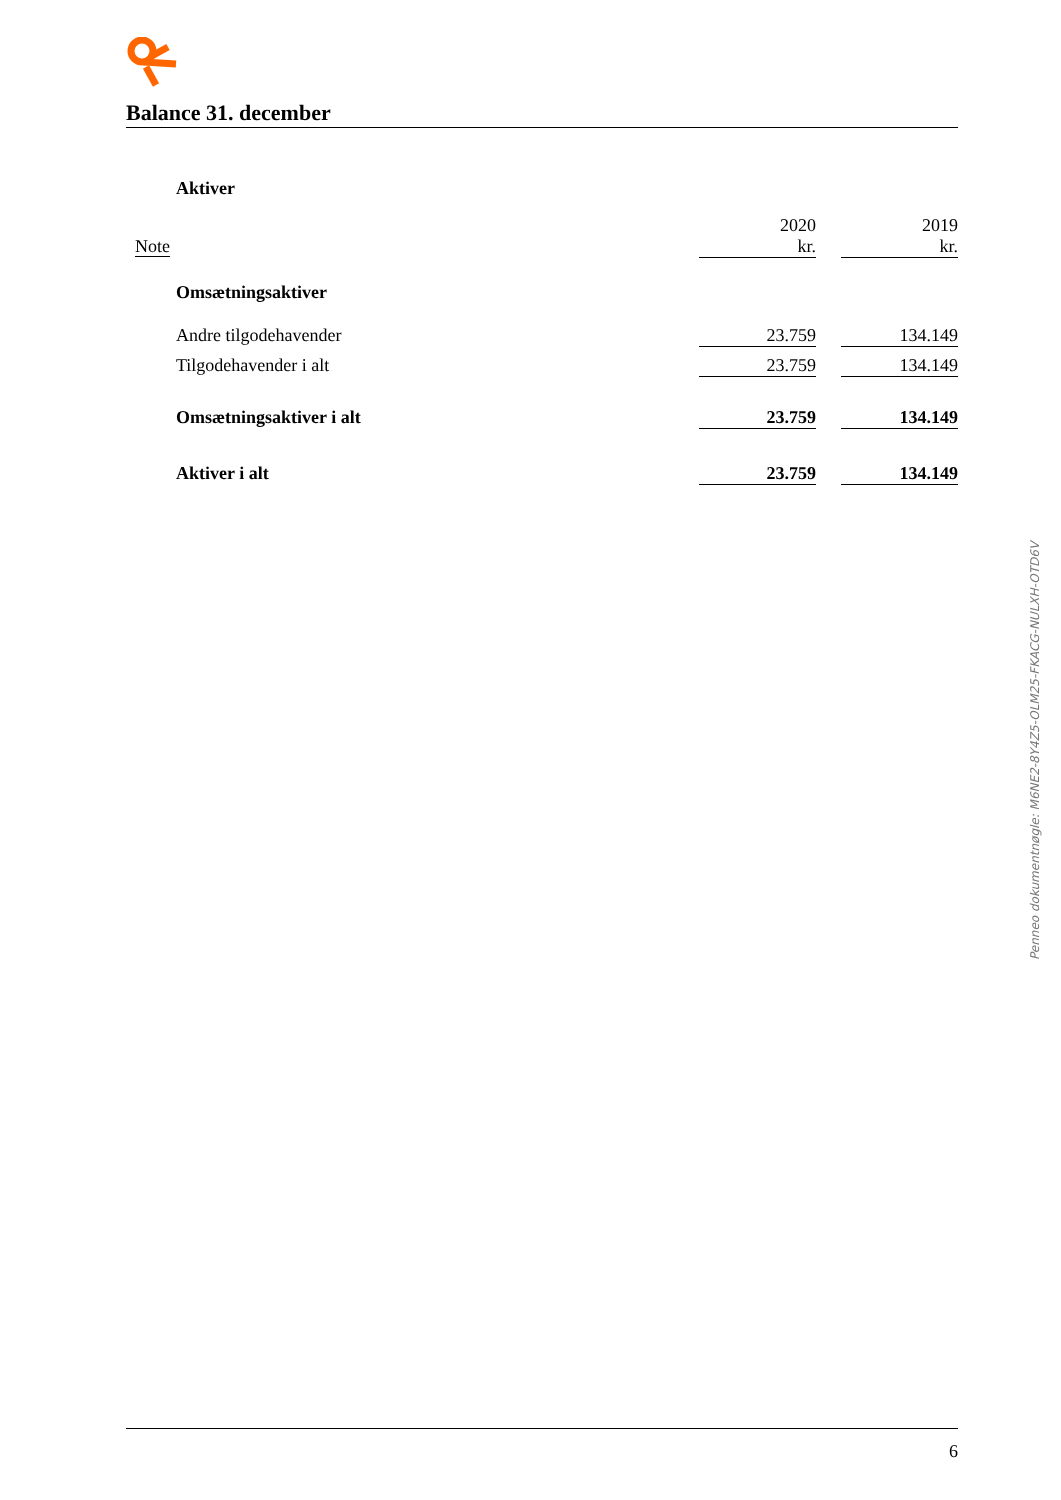Balance 31. december
| | Aktiver | | | |
| | | 2020 | | 2019 |
| Note | | kr. | | kr. |
| | Omsætningsaktiver | | | |
| | Andre tilgodehavender | 23.759 | | 134.149 |
| | Tilgodehavender i alt | 23.759 | | 134.149 |
| | Omsætningsaktiver i alt | 23.759 | | 134.149 |
| | Aktiver i alt | 23.759 | | 134.149 |
Penneo dokumentnøgle: M6NE2-8Y4Z5-OLM25-FKACG-NULXH-OTD6V
6